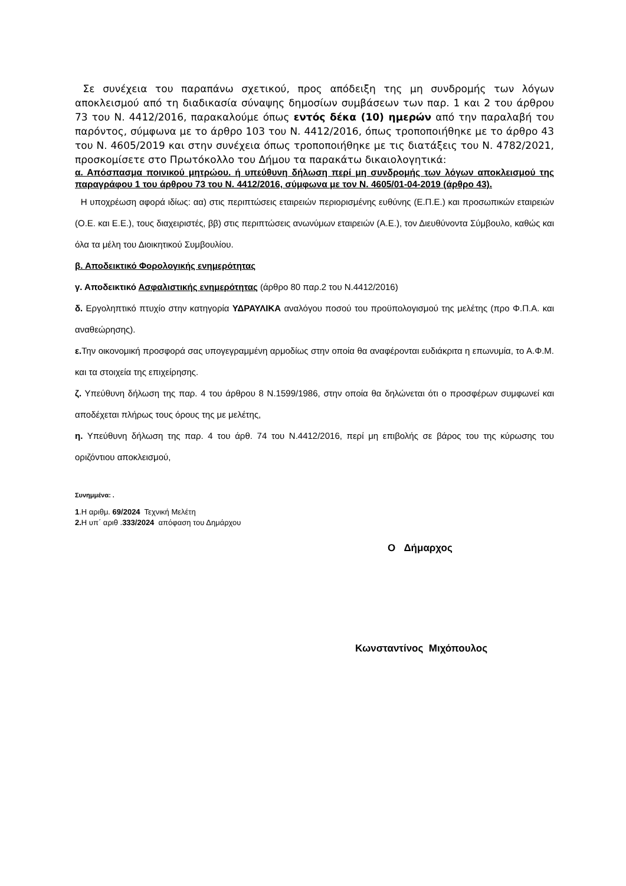Σε συνέχεια του παραπάνω σχετικού, προς απόδειξη της μη συνδρομής των λόγων αποκλεισμού από τη διαδικασία σύναψης δημοσίων συμβάσεων των παρ. 1 και 2 του άρθρου 73 του Ν. 4412/2016, παρακαλούμε όπως εντός δέκα (10) ημερών από την παραλαβή του παρόντος, σύμφωνα με το άρθρο 103 του Ν. 4412/2016, όπως τροποποιήθηκε με το άρθρο 43 του Ν. 4605/2019 και στην συνέχεια όπως τροποποιήθηκε με τις διατάξεις του Ν. 4782/2021, προσκομίσετε στο Πρωτόκολλο του Δήμου τα παρακάτω δικαιολογητικά:
α. Απόσπασμα ποινικού μητρώου. ή υπεύθυνη δήλωση περί μη συνδρομής των λόγων αποκλεισμού της παραγράφου 1 του άρθρου 73 του Ν. 4412/2016, σύμφωνα με τον Ν. 4605/01-04-2019 (άρθρο 43).
Η υποχρέωση αφορά ιδίως: αα) στις περιπτώσεις εταιρειών περιορισμένης ευθύνης (Ε.Π.Ε.) και προσωπικών εταιρειών (Ο.Ε. και Ε.Ε.), τους διαχειριστές, ββ) στις περιπτώσεις ανωνύμων εταιρειών (Α.Ε.), τον Διευθύνοντα Σύμβουλο, καθώς και όλα τα μέλη του Διοικητικού Συμβουλίου.
β. Αποδεικτικό Φορολογικής ενημερότητας
γ. Αποδεικτικό Ασφαλιστικής ενημερότητας (άρθρο 80 παρ.2 του Ν.4412/2016)
δ. Εργοληπτικό πτυχίο στην κατηγορία ΥΔΡΑΥΛΙΚΑ αναλόγου ποσού του προϋπολογισμού της μελέτης (προ Φ.Π.Α. και αναθεώρησης).
ε. Την οικονομική προσφορά σας υπογεγραμμένη αρμοδίως στην οποία θα αναφέρονται ευδιάκριτα η επωνυμία, το Α.Φ.Μ. και τα στοιχεία της επιχείρησης.
ζ. Υπεύθυνη δήλωση της παρ. 4 του άρθρου 8 Ν.1599/1986, στην οποία θα δηλώνεται ότι ο προσφέρων συμφωνεί και αποδέχεται πλήρως τους όρους της με μελέτης,
η. Υπεύθυνη δήλωση της παρ. 4 του άρθ. 74 του Ν.4412/2016, περί μη επιβολής σε βάρος του της κύρωσης του οριζόντιου αποκλεισμού,
Συνημμένα: .
1.Η αριθμ. 69/2024 Τεχνική Μελέτη
2. Η υπ΄ αριθ .333/2024 απόφαση του Δημάρχου
Ο Δήμαρχος
Κωνσταντίνος Μιχόπουλος